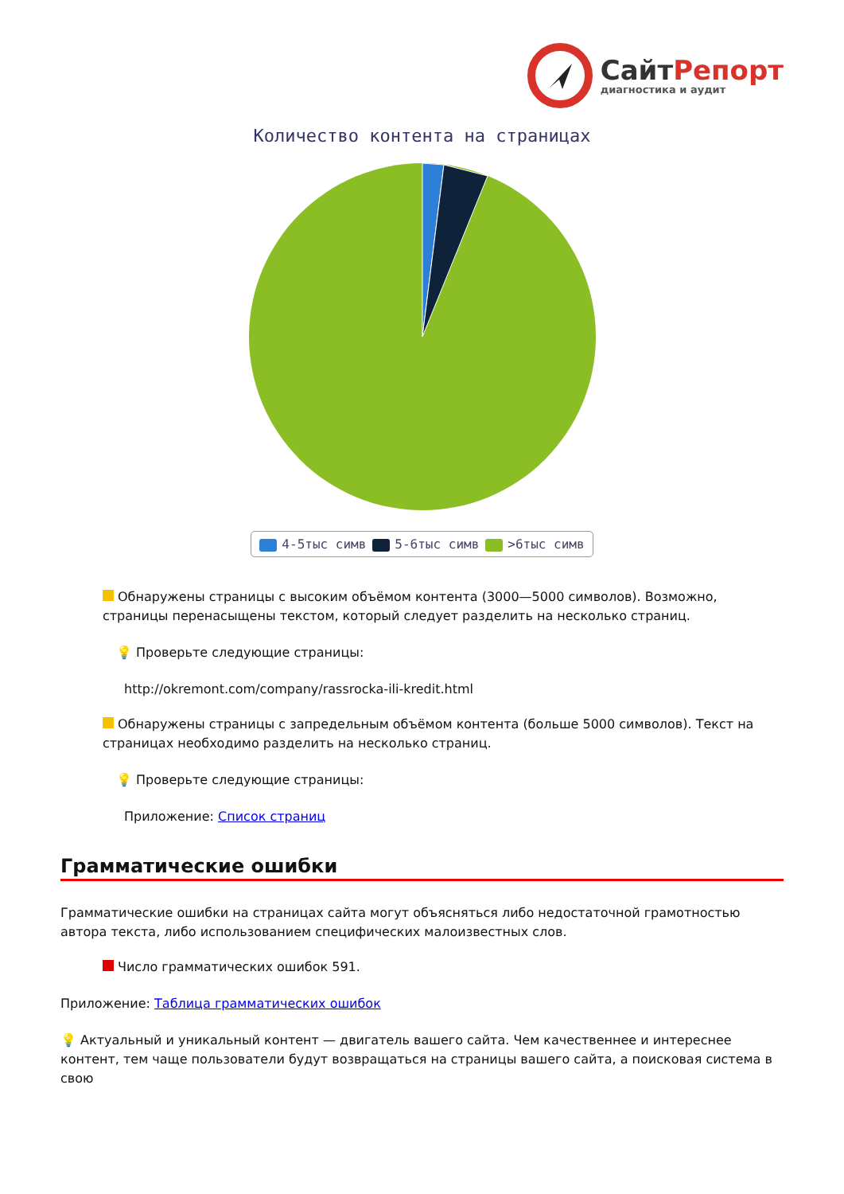Сайт Репорт
диагностика и аудит
Количество контента на страницах
4-5тыс симв 5-6тыс симв >6тыс симв
Обнаружены страницы с высоким объёмом контента (3000—5000 символов). Возможно, страницы перенасыщены текстом, который следует разделить на несколько страниц.
💡 Проверьте следующие страницы:
http://okremont.com/company/rassrocka-ili-kredit.html
Обнаружены страницы с запредельным объёмом контента (больше 5000 символов). Текст на страницах необходимо разделить на несколько страниц.
💡 Проверьте следующие страницы:
Приложение: Список страниц
Грамматические ошибки
Грамматические ошибки на страницах сайта могут объясняться либо недостаточной грамотностью автора текста, либо использованием специфических малоизвестных слов.
Число грамматических ошибок 591.
Приложение: Таблица грамматических ошибок
💡 Актуальный и уникальный контент — двигатель вашего сайта. Чем качественнее и интереснее контент, тем чаще пользователи будут возвращаться на страницы вашего сайта, а поисковая система в свою